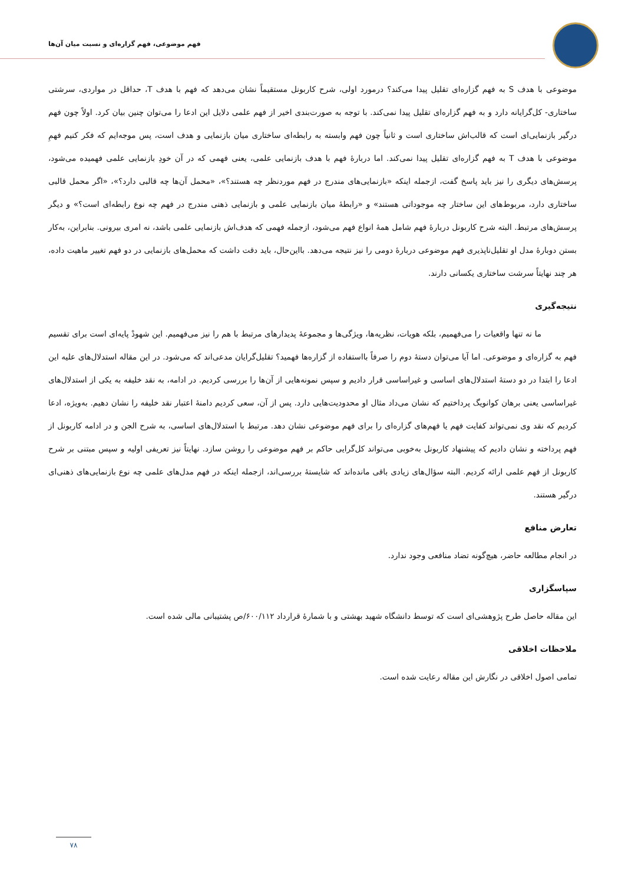فهم موضوعی، فهم گزاره‌ای و نسبت میان آن‌ها
موضوعی با هدف S به فهم گزاره‌ای تقلیل پیدا می‌کند؟ درمورد اولی، شرح کاربونل مستقیماً نشان می‌دهد که فهم با هدف T، حداقل در مواردی، سرشتی ساختاری- کل‌گرایانه دارد و به فهم گزاره‌ای تقلیل پیدا نمی‌کند. با توجه به صورت‌بندی اخیر از فهم علمی دلایل این ادعا را می‌توان چنین بیان کرد. اولاً چون فهم درگیر بازنمایی‌ای است که قالب‌اش ساختاری است و ثانیاً چون فهم وابسته به رابطه‌ای ساختاری میان بازنمایی و هدف است، پس موجه‌ایم که فکر کنیم فهمِ موضوعی با هدف T به فهم گزاره‌ای تقلیل پیدا نمی‌کند. اما دربارهٔ فهم با هدف بازنمایی علمی، یعنی فهمی که در آن خودِ بازنمایی علمی فهمیده می‌شود، پرسش‌های دیگری را نیز باید پاسخ گفت، ازجمله اینکه «بازنمایی‌های مندرج در فهم موردنظر چه هستند؟»، «محمل آن‌ها چه قالبی دارد؟»، «اگر محمل قالبی ساختاری دارد، مربوط‌های این ساختار چه موجوداتی هستند» و «رابطهٔ میان بازنمایی علمی و بازنمایی ذهنی مندرج در فهم چه نوع رابطه‌ای است؟» و دیگر پرسش‌های مرتبط. البته شرح کاربونل دربارهٔ فهم شامل همهٔ انواع فهم می‌شود، ازجمله فهمی که هدف‌اش بازنمایی علمی باشد، نه امری بیرونی. بنابراین، به‌کار بستن دوبارهٔ مدل او تقلیل‌ناپذیری فهم موضوعی دربارهٔ دومی را نیز نتیجه می‌دهد. بااین‌حال، باید دقت داشت که محمل‌های بازنمایی در دو فهم تغییر ماهیت داده، هر چند نهایتاً سرشت ساختاری یکسانی دارند.
نتیجه‌گیری
ما نه تنها واقعیات را می‌فهمیم، بلکه هویات، نظریه‌ها، ویژگی‌ها و مجموعهٔ پدیدارهای مرتبط با هم را نیز می‌فهمیم. این شهودْ پایه‌ای است برای تقسیم فهم به گزاره‌ای و موضوعی. اما آیا می‌توان دستهٔ دوم را صرفاً بااستفاده از گزاره‌ها فهمید؟ تقلیل‌گرایان مدعی‌اند که می‌شود. در این مقاله استدلال‌های علیه این ادعا را ابتدا در دو دستهٔ استدلال‌های اساسی و غیراساسی قرار دادیم و سپس نمونه‌هایی از آن‌ها را بررسی کردیم. در ادامه، به نقد خلیفه به یکی از استدلال‌های غیراساسی یعنی برهان کوانویگ پرداختیم که نشان می‌داد مثال او محدودیت‌هایی دارد. پس از آن، سعی کردیم دامنهٔ اعتبار نقد خلیفه را نشان دهیم. به‌ویژه، ادعا کردیم که نقد وی نمی‌تواند کفایت فهم یا فهم‌های گزاره‌ای را برای فهم موضوعی نشان دهد. مرتبط با استدلال‌های اساسی، به شرح الجن و در ادامه کاربونل از فهم پرداخته و نشان دادیم که پیشنهاد کاربونل به‌خوبی می‌تواند کل‌گرایی حاکم بر فهم موضوعی را روشن سازد. نهایتاً نیز تعریفی اولیه و سپس مبتنی بر شرح کاربونل از فهم علمی ارائه کردیم. البته سؤال‌های زیادی باقی مانده‌اند که شایستهٔ بررسی‌اند، ازجمله اینکه در فهم مدل‌های علمی چه نوع بازنمایی‌های ذهنی‌ای درگیر هستند.
تعارض منافع
در انجام مطالعه حاضر، هیچ‌گونه تضاد منافعی وجود ندارد.
سپاسگزاری
این مقاله حاصل طرح پژوهشی‌ای است که توسط دانشگاه شهید بهشتی و با شمارهٔ قرارداد ۶۰۰/۱۱۲/ص پشتیبانی مالی شده است.
ملاحظات اخلاقی
تمامی اصول اخلاقی در نگارش این مقاله رعایت شده است.
۷۸